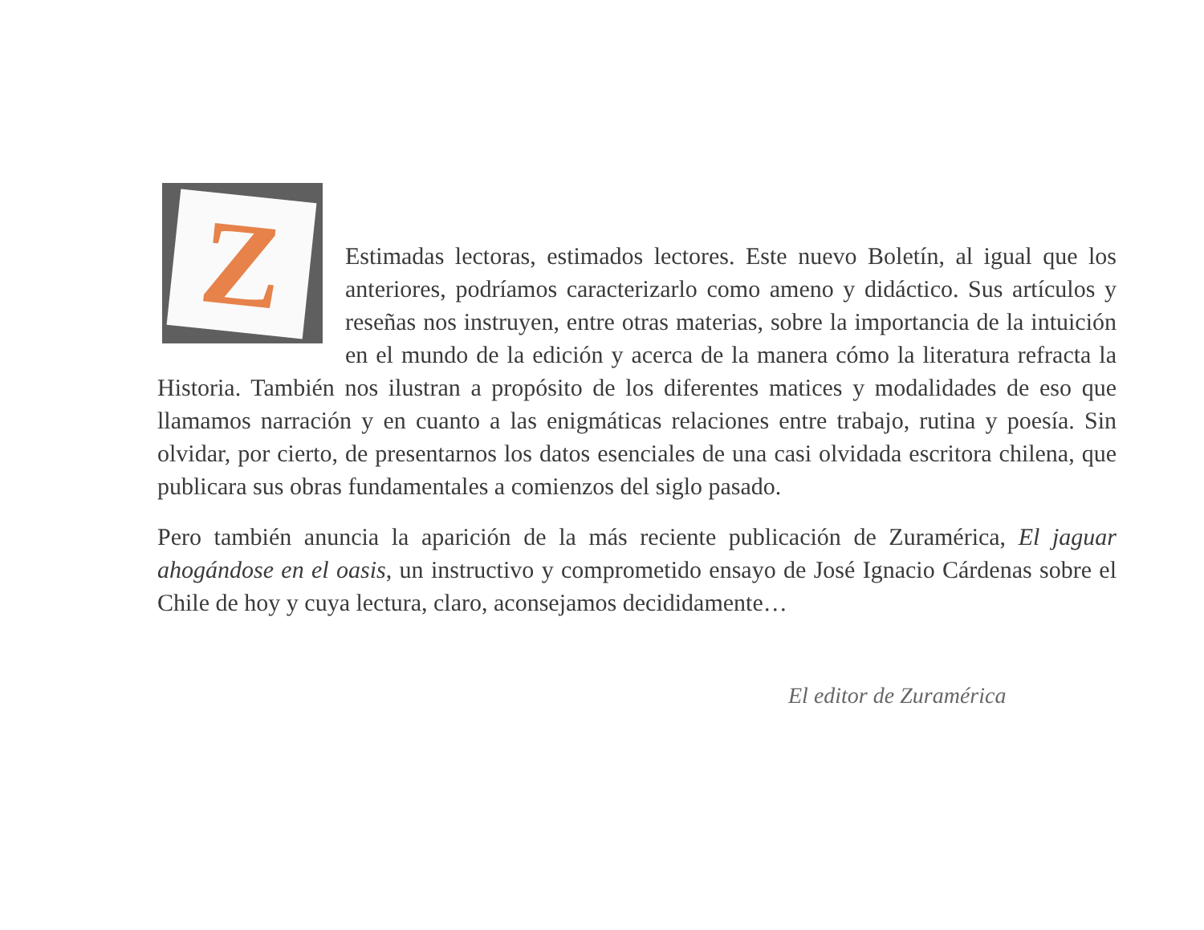Z
Estimadas lectoras, estimados lectores. Este nuevo Boletín, al igual que los anteriores, podríamos caracterizarlo como ameno y didáctico. Sus artículos y reseñas nos instruyen, entre otras materias, sobre la importancia de la intuición en el mundo de la edición y acerca de la manera cómo la literatura refracta la Historia. También nos ilustran a propósito de los diferentes matices y modalidades de eso que llamamos narración y en cuanto a las enigmáticas relaciones entre trabajo, rutina y poesía. Sin olvidar, por cierto, de presentarnos los datos esenciales de una casi olvidada escritora chilena, que publicara sus obras fundamentales a comienzos del siglo pasado.
Pero también anuncia la aparición de la más reciente publicación de Zuramérica, El jaguar ahogándose en el oasis, un instructivo y comprometido ensayo de José Ignacio Cárdenas sobre el Chile de hoy y cuya lectura, claro, aconsejamos decididamente…
El editor de Zuramérica